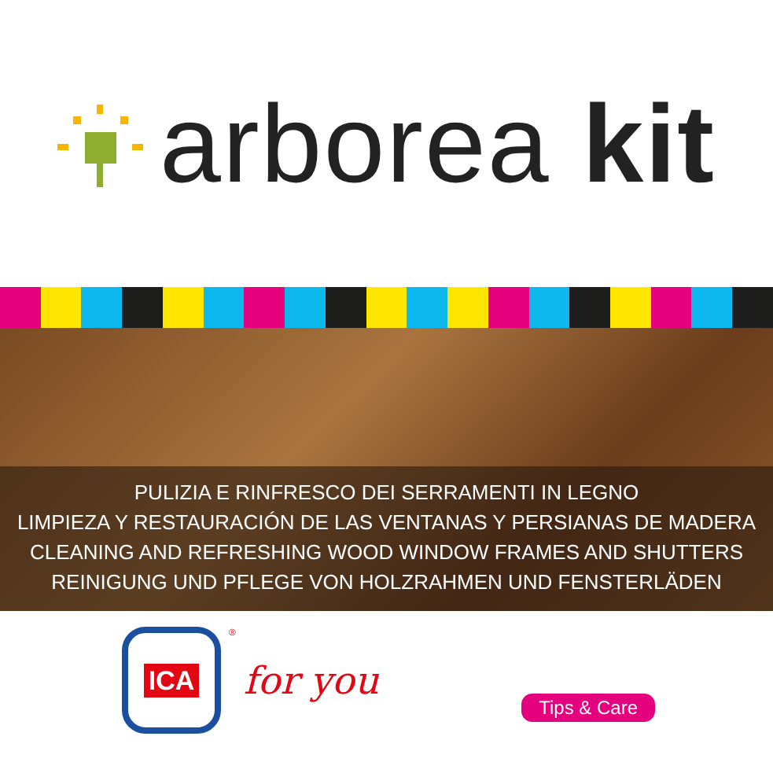arborea kit
PULIZIA E RINFRESCO DEI SERRAMENTI IN LEGNO
LIMPIEZA Y RESTAURACIÓN DE LAS VENTANAS Y PERSIANAS DE MADERA
CLEANING AND REFRESHING WOOD WINDOW FRAMES AND SHUTTERS
REINIGUNG UND PFLEGE VON HOLZRAHMEN UND FENSTERLÄDEN
ICA
® for you
Tips & Care